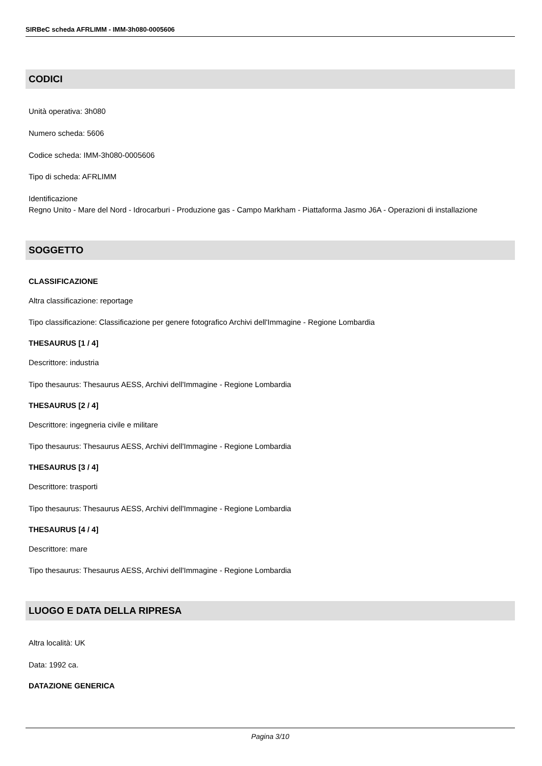SIRBeC scheda AFRLIMM - IMM-3h080-0005606
CODICI
Unità operativa: 3h080
Numero scheda: 5606
Codice scheda: IMM-3h080-0005606
Tipo di scheda: AFRLIMM
Identificazione
Regno Unito - Mare del Nord - Idrocarburi - Produzione gas - Campo Markham - Piattaforma Jasmo J6A - Operazioni di installazione
SOGGETTO
CLASSIFICAZIONE
Altra classificazione: reportage
Tipo classificazione: Classificazione per genere fotografico Archivi dell'Immagine - Regione Lombardia
THESAURUS [1 / 4]
Descrittore: industria
Tipo thesaurus: Thesaurus AESS, Archivi dell'Immagine - Regione Lombardia
THESAURUS [2 / 4]
Descrittore: ingegneria civile e militare
Tipo thesaurus: Thesaurus AESS, Archivi dell'Immagine - Regione Lombardia
THESAURUS [3 / 4]
Descrittore: trasporti
Tipo thesaurus: Thesaurus AESS, Archivi dell'Immagine - Regione Lombardia
THESAURUS [4 / 4]
Descrittore: mare
Tipo thesaurus: Thesaurus AESS, Archivi dell'Immagine - Regione Lombardia
LUOGO E DATA DELLA RIPRESA
Altra località: UK
Data: 1992 ca.
DATAZIONE GENERICA
Pagina 3/10